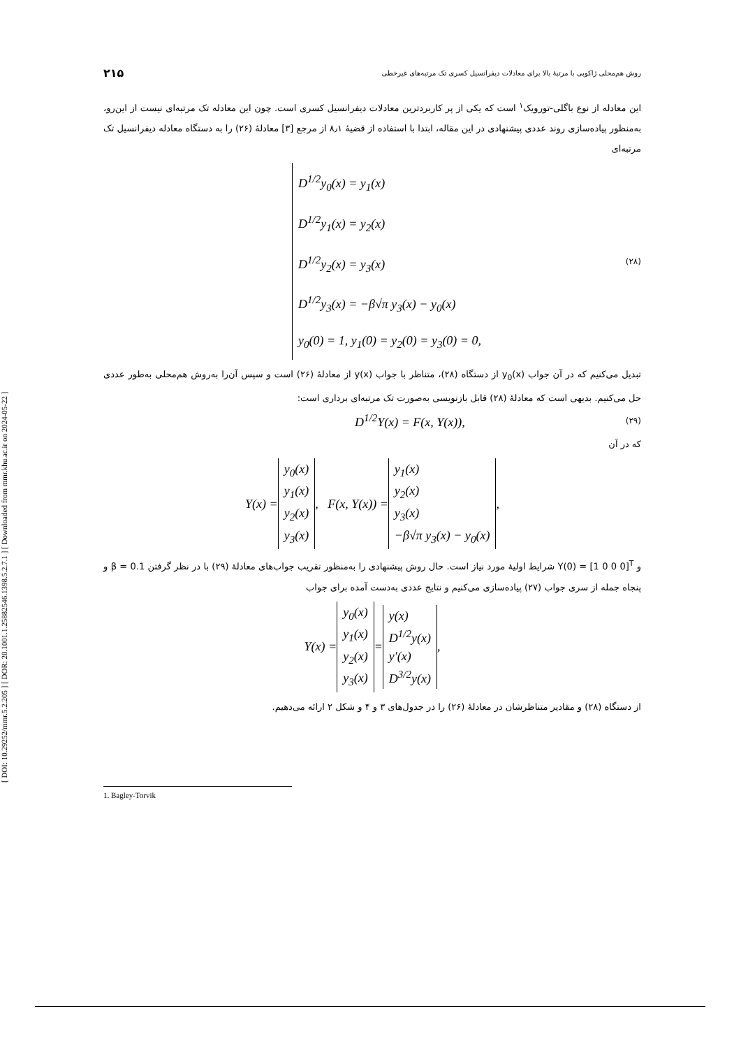[ DOI: 10.29252/mmr.5.2.205 ] [ DOR: 20.1001.1.25882546.1398.5.2.7.1 ] [ Downloaded from mmr.khu.ac.ir on 2024-05-22 ]
روش هم‌محلی ژاکوبی با مرتبهٔ بالا برای معادلات دیفرانسیل کسری تک مرتبه‌های غیرخطی ۲۱۵
این معادله از نوع باگلی-تورویک<sup>۱</sup> است که یکی از پر کاربردترین معادلات دیفرانسیل کسری است. چون این معادله تک مرتبه‌ای نیست از این‌رو، به‌منظور پیاده‌سازی روند عددی پیشنهادی در این مقاله، ابتدا با استفاده از قضیهٔ ۸٫۱ از مرجع [۳] معادلهٔ (۲۶) را به دستگاه معادله دیفرانسیل تک مرتبه‌ای
D<sup>1/2</sup>y<sub>0</sub>(x) = y<sub>1</sub>(x)
D<sup>1/2</sup>y<sub>1</sub>(x) = y<sub>2</sub>(x)
D<sup>1/2</sup>y<sub>2</sub>(x) = y<sub>3</sub>(x)
D<sup>1/2</sup>y<sub>3</sub>(x) = −β√π y<sub>3</sub>(x) − y<sub>0</sub>(x)
y<sub>0</sub>(0) = 1, y<sub>1</sub>(0) = y<sub>2</sub>(0) = y<sub>3</sub>(0) = 0,
(۲۸)
تبدیل می‌کنیم که در آن جواب y<sub>0</sub>(x) از دستگاه (۲۸)، متناظر با جواب y(x) از معادلهٔ (۲۶) است و سپس آن‌را به‌روش هم‌محلی به‌طور عددی حل می‌کنیم. بدیهی است که معادلهٔ (۲۸) قابل بازنویسی به‌صورت تک مرتبه‌ای برداری است:
D<sup>1/2</sup>Y(x) = F(x, Y(x)), (۲۹)
که در آن
Y(x) = y<sub>0</sub>(x)
y<sub>1</sub>(x)
y<sub>2</sub>(x)
y<sub>3</sub>(x), F(x, Y(x)) = y<sub>1</sub>(x)
y<sub>2</sub>(x)
y<sub>3</sub>(x)
−β√π y<sub>3</sub>(x) − y<sub>0</sub>(x),
و Y(0) = [1 0 0 0]<sup>T</sup> شرایط اولیهٔ مورد نیاز است. حال روش پیشنهادی را به‌منظور تقریب جواب‌های معادلهٔ (۲۹) با در نظر گرفتن β = 0.1 و پنجاه جمله از سری جواب (۲۷) پیاده‌سازی می‌کنیم و نتایج عددی به‌دست آمده برای جواب
Y(x) = y<sub>0</sub>(x)
y<sub>1</sub>(x)
y<sub>2</sub>(x)
y<sub>3</sub>(x) = y(x)
D<sup>1/2</sup>y(x)
y′(x)
D<sup>3/2</sup>y(x),
از دستگاه (۲۸) و مقادیر متناظرشان در معادلهٔ (۲۶) را در جدول‌های ۳ و ۴ و شکل ۲ ارائه می‌دهیم.
1. Bagley-Torvik